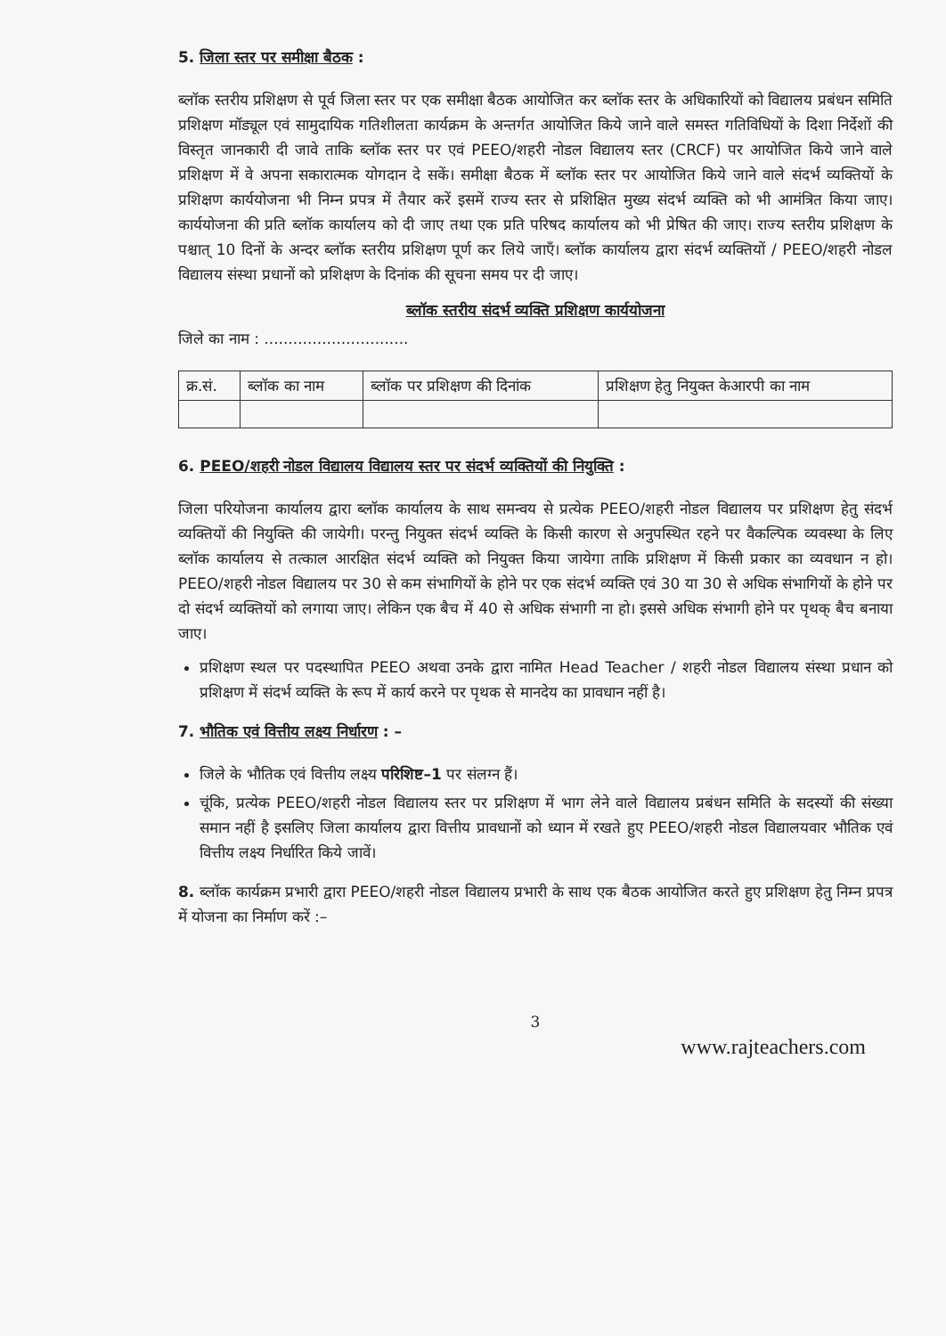5. जिला स्तर पर समीक्षा बैठक :
ब्लॉक स्तरीय प्रशिक्षण से पूर्व जिला स्तर पर एक समीक्षा बैठक आयोजित कर ब्लॉक स्तर के अधिकारियों को विद्यालय प्रबंधन समिति प्रशिक्षण मॉड्यूल एवं सामुदायिक गतिशीलता कार्यक्रम के अन्तर्गत आयोजित किये जाने वाले समस्त गतिविधियों के दिशा निर्देशों की विस्तृत जानकारी दी जावे ताकि ब्लॉक स्तर पर एवं PEEO/शहरी नोडल विद्यालय स्तर (CRCF) पर आयोजित किये जाने वाले प्रशिक्षण में वे अपना सकारात्मक योगदान दे सकें। समीक्षा बैठक में ब्लॉक स्तर पर आयोजित किये जाने वाले संदर्भ व्यक्तियों के प्रशिक्षण कार्ययोजना भी निम्न प्रपत्र में तैयार करें इसमें राज्य स्तर से प्रशिक्षित मुख्य संदर्भ व्यक्ति को भी आमंत्रित किया जाए। कार्ययोजना की प्रति ब्लॉक कार्यालय को दी जाए तथा एक प्रति परिषद कार्यालय को भी प्रेषित की जाए। राज्य स्तरीय प्रशिक्षण के पश्चात् 10 दिनों के अन्दर ब्लॉक स्तरीय प्रशिक्षण पूर्ण कर लिये जाएँ। ब्लॉक कार्यालय द्वारा संदर्भ व्यक्तियों / PEEO/शहरी नोडल विद्यालय संस्था प्रधानों को प्रशिक्षण के दिनांक की सूचना समय पर दी जाए।
ब्लॉक स्तरीय संदर्भ व्यक्ति प्रशिक्षण कार्ययोजना
जिले का नाम : ..............................
| क्र.सं. | ब्लॉक का नाम | ब्लॉक पर प्रशिक्षण की दिनांक | प्रशिक्षण हेतु नियुक्त केआरपी का नाम |
| --- | --- | --- | --- |
6. PEEO/शहरी नोडल विद्यालय विद्यालय स्तर पर संदर्भ व्यक्तियों की नियुक्ति :
जिला परियोजना कार्यालय द्वारा ब्लॉक कार्यालय के साथ समन्वय से प्रत्येक PEEO/शहरी नोडल विद्यालय पर प्रशिक्षण हेतु संदर्भ व्यक्तियों की नियुक्ति की जायेगी। परन्तु नियुक्त संदर्भ व्यक्ति के किसी कारण से अनुपस्थित रहने पर वैकल्पिक व्यवस्था के लिए ब्लॉक कार्यालय से तत्काल आरक्षित संदर्भ व्यक्ति को नियुक्त किया जायेगा ताकि प्रशिक्षण में किसी प्रकार का व्यवधान न हो। PEEO/शहरी नोडल विद्यालय पर 30 से कम संभागियों के होने पर एक संदर्भ व्यक्ति एवं 30 या 30 से अधिक संभागियों के होने पर दो संदर्भ व्यक्तियों को लगाया जाए। लेकिन एक बैच में 40 से अधिक संभागी ना हो। इससे अधिक संभागी होने पर पृथक् बैच बनाया जाए।
प्रशिक्षण स्थल पर पदस्थापित PEEO अथवा उनके द्वारा नामित Head Teacher / शहरी नोडल विद्यालय संस्था प्रधान को प्रशिक्षण में संदर्भ व्यक्ति के रूप में कार्य करने पर पृथक से मानदेय का प्रावधान नहीं है।
7. भौतिक एवं वित्तीय लक्ष्य निर्धारण : –
जिले के भौतिक एवं वित्तीय लक्ष्य परिशिष्ट–1 पर संलग्न हैं।
चूंकि, प्रत्येक PEEO/शहरी नोडल विद्यालय स्तर पर प्रशिक्षण में भाग लेने वाले विद्यालय प्रबंधन समिति के सदस्यों की संख्या समान नहीं है इसलिए जिला कार्यालय द्वारा वित्तीय प्रावधानों को ध्यान में रखते हुए PEEO/शहरी नोडल विद्यालयवार भौतिक एवं वित्तीय लक्ष्य निर्धारित किये जावें।
8. ब्लॉक कार्यक्रम प्रभारी द्वारा PEEO/शहरी नोडल विद्यालय प्रभारी के साथ एक बैठक आयोजित करते हुए प्रशिक्षण हेतु निम्न प्रपत्र में योजना का निर्माण करें :–
3
www.rajteachers.com